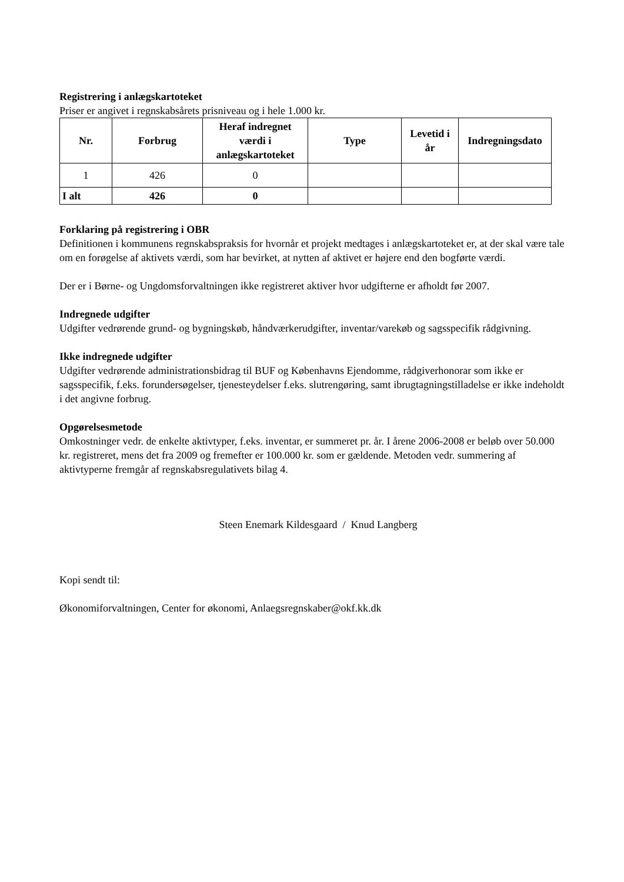Registrering i anlægskartoteket
Priser er angivet i regnskabsårets prisniveau og i hele 1.000 kr.
| Nr. | Forbrug | Heraf indregnet værdi i anlægskartoteket | Type | Levetid i år | Indregningsdato |
| --- | --- | --- | --- | --- | --- |
| 1 | 426 | 0 | | | |
| I alt | 426 | 0 | | | |
Forklaring på registrering i OBR
Definitionen i kommunens regnskabspraksis for hvornår et projekt medtages i anlægskartoteket er, at der skal være tale om en forøgelse af aktivets værdi, som har bevirket, at nytten af aktivet er højere end den bogførte værdi.
Der er i Børne- og Ungdomsforvaltningen ikke registreret aktiver hvor udgifterne er afholdt før 2007.
Indregnede udgifter
Udgifter vedrørende grund- og bygningskøb, håndværkerudgifter, inventar/varekøb og sagsspecifik rådgivning.
Ikke indregnede udgifter
Udgifter vedrørende administrationsbidrag til BUF og Københavns Ejendomme, rådgiverhonorar som ikke er sagsspecifik, f.eks. forundersøgelser, tjenesteydelser f.eks. slutrengøring, samt ibrugtagningstilladelse er ikke indeholdt i det angivne forbrug.
Opgørelsesmetode
Omkostninger vedr. de enkelte aktivtyper, f.eks. inventar, er summeret pr. år. I årene 2006-2008 er beløb over 50.000 kr. registreret, mens det fra 2009 og fremefter er 100.000 kr. som er gældende. Metoden vedr. summering af aktivtyperne fremgår af regnskabsregulativets bilag 4.
Steen Enemark Kildesgaard / Knud Langberg
Kopi sendt til:
Økonomiforvaltningen, Center for økonomi, Anlaegsregnskaber@okf.kk.dk